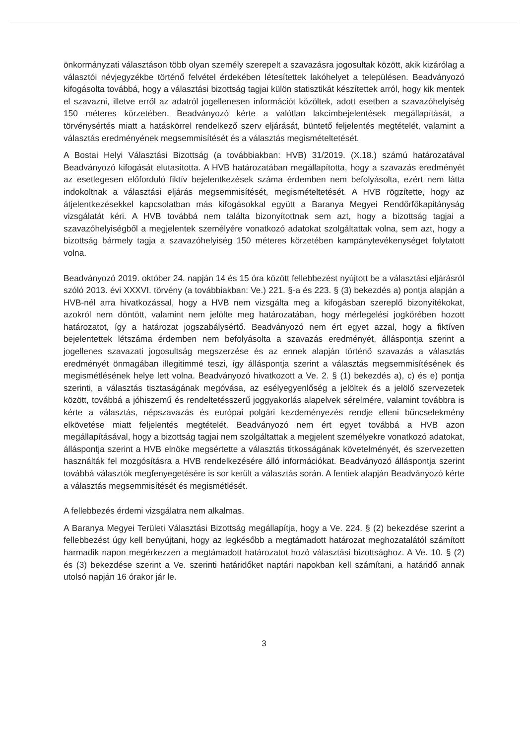önkormányzati választáson több olyan személy szerepelt a szavazásra jogosultak között, akik kizárólag a választói névjegyzékbe történő felvétel érdekében létesítettek lakóhelyet a településen. Beadványozó kifogásolta továbbá, hogy a választási bizottság tagjai külön statisztikát készítettek arról, hogy kik mentek el szavazni, illetve erről az adatról jogellenesen információt közöltek, adott esetben a szavazóhelyiség 150 méteres körzetében. Beadványozó kérte a valótlan lakcímbejelentések megállapítását, a törvénysértés miatt a hatáskörrel rendelkező szerv eljárását, büntető feljelentés megtételét, valamint a választás eredményének megsemmisítését és a választás megismételtetését.
A Bostai Helyi Választási Bizottság (a továbbiakban: HVB) 31/2019. (X.18.) számú határozatával Beadványozó kifogását elutasította. A HVB határozatában megállapította, hogy a szavazás eredményét az esetlegesen előforduló fiktív bejelentkezések száma érdemben nem befolyásolta, ezért nem látta indokoltnak a választási eljárás megsemmisítését, megismételtetését. A HVB rögzítette, hogy az átjelentkezésekkel kapcsolatban más kifogásokkal együtt a Baranya Megyei Rendőrfőkapitányság vizsgálatát kéri. A HVB továbbá nem találta bizonyítottnak sem azt, hogy a bizottság tagjai a szavazóhelyiségből a megjelentek személyére vonatkozó adatokat szolgáltattak volna, sem azt, hogy a bizottság bármely tagja a szavazóhelyiség 150 méteres körzetében kampánytevékenységet folytatott volna.
Beadványozó 2019. október 24. napján 14 és 15 óra között fellebbezést nyújtott be a választási eljárásról szóló 2013. évi XXXVI. törvény (a továbbiakban: Ve.) 221. §-a és 223. § (3) bekezdés a) pontja alapján a HVB-nél arra hivatkozással, hogy a HVB nem vizsgálta meg a kifogásban szereplő bizonyítékokat, azokról nem döntött, valamint nem jelölte meg határozatában, hogy mérlegelési jogkörében hozott határozatot, így a határozat jogszabálysértő. Beadványozó nem ért egyet azzal, hogy a fiktíven bejelentettek létszáma érdemben nem befolyásolta a szavazás eredményét, álláspontja szerint a jogellenes szavazati jogosultság megszerzése és az ennek alapján történő szavazás a választás eredményét önmagában illegitimmé teszi, így álláspontja szerint a választás megsemmisítésének és megismétlésének helye lett volna. Beadványozó hivatkozott a Ve. 2. § (1) bekezdés a), c) és e) pontja szerinti, a választás tisztaságának megóvása, az esélyegyenlőség a jelöltek és a jelölő szervezetek között, továbbá a jóhiszemű és rendeltetésszerű joggyakorlás alapelvek sérelmére, valamint továbbra is kérte a választás, népszavazás és európai polgári kezdeményezés rendje elleni bűncselekmény elkövetése miatt feljelentés megtételét. Beadványozó nem ért egyet továbbá a HVB azon megállapításával, hogy a bizottság tagjai nem szolgáltattak a megjelent személyekre vonatkozó adatokat, álláspontja szerint a HVB elnöke megsértette a választás titkosságának követelményét, és szervezetten használták fel mozgósításra a HVB rendelkezésére álló információkat. Beadványozó álláspontja szerint továbbá választók megfenyegetésére is sor került a választás során. A fentiek alapján Beadványozó kérte a választás megsemmisítését és megismétlését.
A fellebbezés érdemi vizsgálatra nem alkalmas.
A Baranya Megyei Területi Választási Bizottság megállapítja, hogy a Ve. 224. § (2) bekezdése szerint a fellebbezést úgy kell benyújtani, hogy az legkésőbb a megtámadott határozat meghozatalától számított harmadik napon megérkezzen a megtámadott határozatot hozó választási bizottsághoz. A Ve. 10. § (2) és (3) bekezdése szerint a Ve. szerinti határidőket naptári napokban kell számítani, a határidő annak utolsó napján 16 órakor jár le.
3